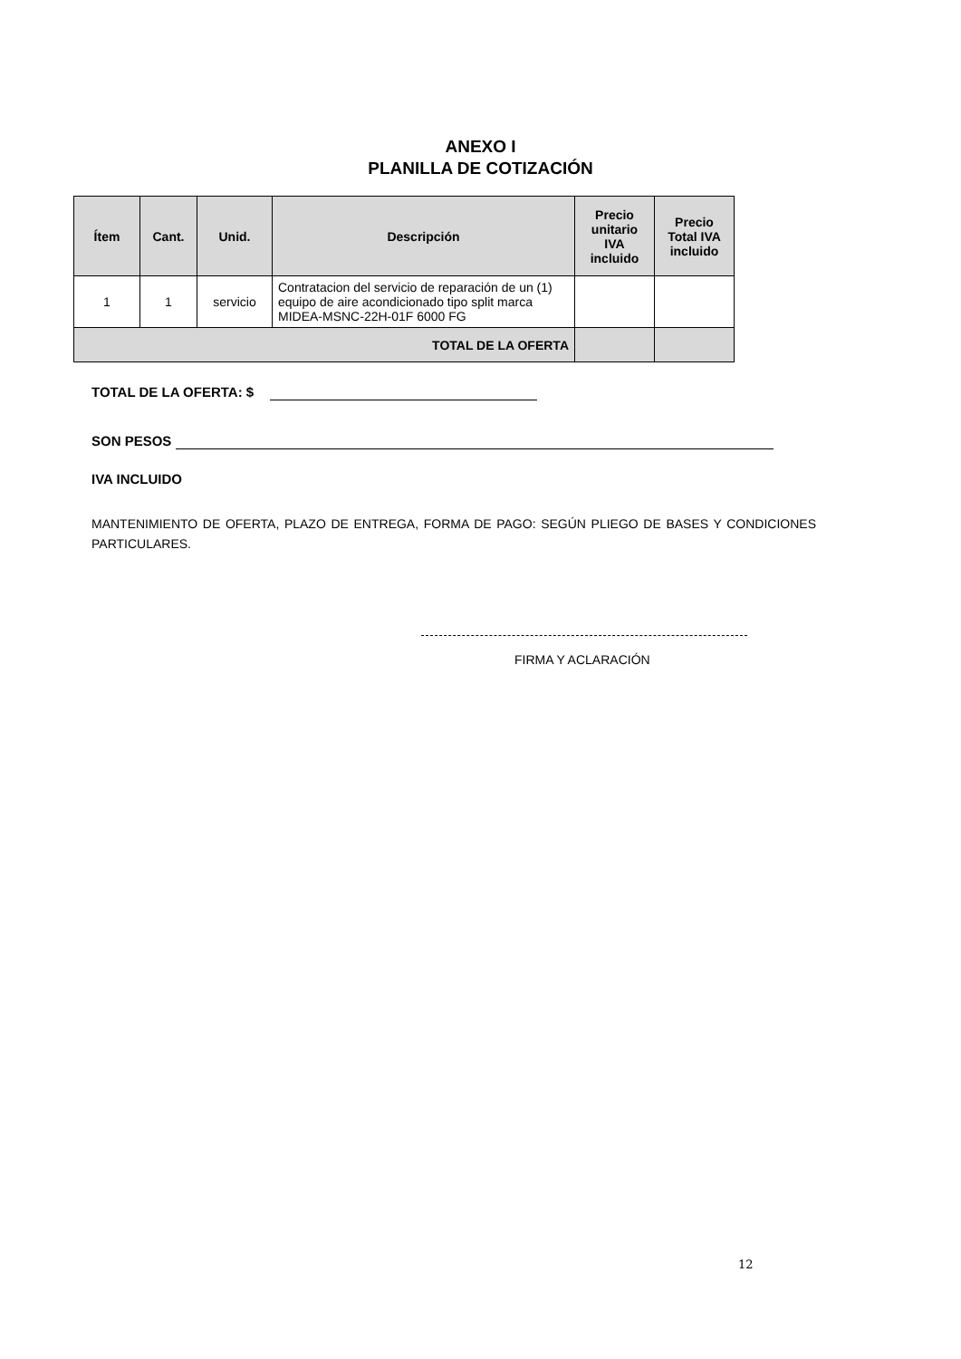ANEXO I
PLANILLA DE COTIZACIÓN
| Ítem | Cant. | Unid. | Descripción | Precio unitario IVA incluido | Precio Total IVA incluido |
| --- | --- | --- | --- | --- | --- |
| 1 | 1 | servicio | Contratacion del servicio de reparación de un (1) equipo de aire acondicionado tipo split marca MIDEA-MSNC-22H-01F 6000 FG | | |
| TOTAL DE LA OFERTA | | | | | |
TOTAL DE LA OFERTA: $
SON PESOS
IVA INCLUIDO
MANTENIMIENTO DE OFERTA, PLAZO DE ENTREGA, FORMA DE PAGO: SEGÚN PLIEGO DE BASES Y CONDICIONES PARTICULARES.
FIRMA Y ACLARACIÓN
12